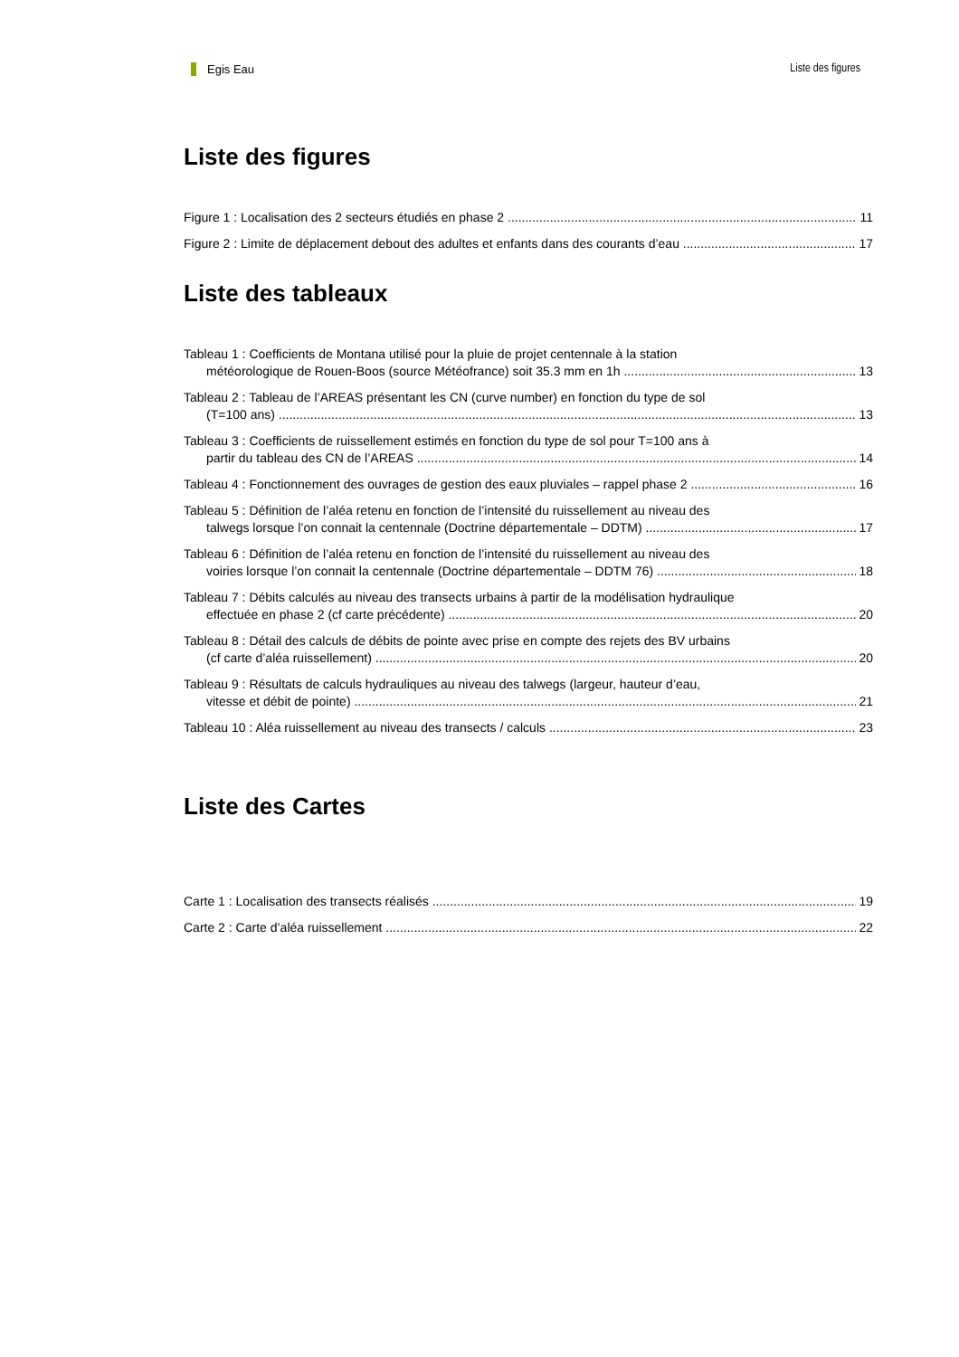Egis Eau Liste des figures
Liste des figures
Figure 1 : Localisation des 2 secteurs étudiés en phase 2 11
Figure 2 : Limite de déplacement debout des adultes et enfants dans des courants d’eau 17
Liste des tableaux
Tableau 1 : Coefficients de Montana utilisé pour la pluie de projet centennale à la station
météorologique de Rouen-Boos (source Météofrance) soit 35.3 mm en 1h 13
Tableau 2 : Tableau de l’AREAS présentant les CN (curve number) en fonction du type de sol
(T=100 ans) 13
Tableau 3 : Coefficients de ruissellement estimés en fonction du type de sol pour T=100 ans à
partir du tableau des CN de l’AREAS 14
Tableau 4 : Fonctionnement des ouvrages de gestion des eaux pluviales – rappel phase 2 16
Tableau 5 : Définition de l’aléa retenu en fonction de l’intensité du ruissellement au niveau des
talwegs lorsque l’on connait la centennale (Doctrine départementale – DDTM) 17
Tableau 6 : Définition de l’aléa retenu en fonction de l’intensité du ruissellement au niveau des
voiries lorsque l’on connait la centennale (Doctrine départementale – DDTM 76) 18
Tableau 7 : Débits calculés au niveau des transects urbains à partir de la modélisation hydraulique
effectuée en phase 2 (cf carte précédente) 20
Tableau 8 : Détail des calculs de débits de pointe avec prise en compte des rejets des BV urbains
(cf carte d’aléa ruissellement) 20
Tableau 9 : Résultats de calculs hydrauliques au niveau des talwegs (largeur, hauteur d’eau,
vitesse et débit de pointe) 21
Tableau 10 : Aléa ruissellement au niveau des transects / calculs 23
Liste des Cartes
Carte 1 : Localisation des transects réalisés 19
Carte 2 : Carte d’aléa ruissellement 22